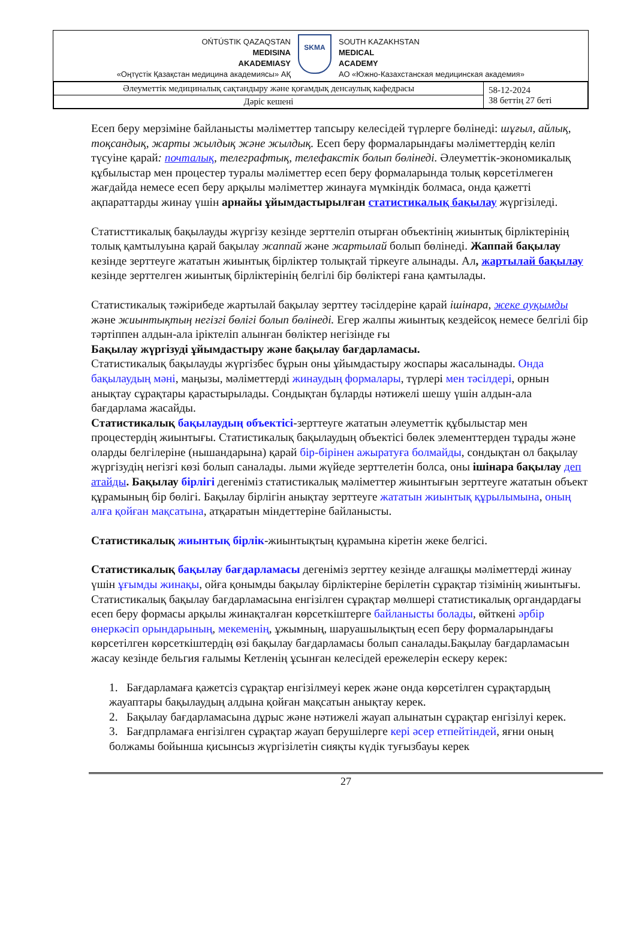OŃTÚSTIK QAZAQSTAN
MEDISINA
AKADEMIASY
«Оңтүстік Қазақстан медицина академиясы» АҚ
SKMA
SOUTH KAZAKHSTAN
MEDICAL
ACADEMY
АО «Южно-Казахстанская медицинская академия»
| Әлеуметтік медициналық сақтандыру және қоғамдық денсаулық кафедрасы | 58-12-2024 38 беттің 27 беті |
| Дәріс кешені | |
Есеп беру мерзіміне байланысты мәліметтер тапсыру келесідей түрлерге бөлінеді: шұғыл, айлық, тоқсандық, жарты жылдық және жылдық. Есеп беру формаларындағы мәліметтердің келіп түсуіне қарай: почталық, телеграфтық, телефакстік болып бөлінеді. Әлеуметтік-экономикалық құбылыстар мен процестер туралы мәліметтер есеп беру формаларында толық көрсетілмеген жағдайда немесе есеп беру арқылы мәліметтер жинауға мүмкіндік болмаса, онда қажетті ақпараттарды жинау үшін арнайы ұйымдастырылған статистикалық бақылау жүргізіледі.
Статисттикалық бақылауды жүргізу кезінде зерттеліп отырған объектінің жиынтық бірліктерінің толық қамтылуына қарай бақылау жаппай және жартылай болып бөлінеді. Жаппай бақылау кезінде зерттеуге жататын жиынтық бірліктер толықтай тіркеуге алынады. Ал, жартылай бақылау кезінде зерттелген жиынтық бірліктерінің белгілі бір бөліктері ғана қамтылады.
Статистикалық тәжірибеде жартылай бақылау зерттеу тәсілдеріне қарай ішінара, жеке ауқымды және жиынтықтың негізгі бөлігі болып бөлінеді. Егер жалпы жиынтық кездейсоқ немесе белгілі бір тәртіппен алдын-ала іріктеліп алынған бөліктер негізінде ғы
Бақылау жүргізуді ұйымдастыру және бақылау бағдарламасы.
Статистикалық бақылауды жүргізбес бұрын оны ұйымдастыру жоспары жасалынады. Онда бақылаудың мәні, маңызы, мәліметтерді жинаудың формалары, түрлері мен тәсілдері, орнын анықтау сұрақтары қарастырылады. Сондықтан бұларды нәтижелі шешу үшін алдын-ала бағдарлама жасайды.
Статистикалық бақылаудың объектісі-зерттеуге жататын әлеуметтік құбылыстар мен процестердің жиынтығы. Статистикалық бақылаудың объектісі бөлек элементтерден тұрады және оларды белгілеріне (нышандарына) қарай бір-бірінен ажыратуға болмайды, сондықтан ол бақылау жүргізудің негізгі көзі болып саналады. лыми жүйеде зерттелетін болса, оны ішінара бақылау деп атайды. Бақылау бірлігі дегеніміз статистикалық мәліметтер жиынтығын зерттеуге жататын объект құрамының бір бөлігі. Бақылау бірлігін анықтау зерттеуге жататын жиынтық құрылымына, оның алға қойған мақсатына, атқаратын міндеттеріне байланысты.
Статистикалық жиынтық бірлік-жиынтықтың құрамына кіретін жеке белгісі.
Статистикалық бақылау бағдарламасы дегеніміз зерттеу кезінде алғашқы мәліметтерді жинау үшін ұғымды жинақы, ойға қонымды бақылау бірліктеріне берілетін сұрақтар тізімінің жиынтығы. Статистикалық бақылау бағдарламасына енгізілген сұрақтар мөлшері статистикалық органдардағы есеп беру формасы арқылы жинақталған көрсеткіштерге байланысты болады, өйткені әрбір өнеркәсіп орындарының, мекеменің, ұжымның, шаруашылықтың есеп беру формаларындағы көрсетілген көрсеткіштердің өзі бақылау бағдарламасы болып саналады.Бақылау бағдарламасын жасау кезінде бельгия ғалымы Кетленің ұсынған келесідей ережелерін ескеру керек:
1. Бағдарламаға қажетсіз сұрақтар енгізілмеуі керек және онда көрсетілген сұрақтардың жауаптары бақылаудың алдына қойған мақсатын анықтау керек.
2. Бақылау бағдарламасына дұрыс және нәтижелі жауап алынатын сұрақтар енгізілуі керек.
3. Бағдпрламаға енгізілген сұрақтар жауап берушілерге кері әсер етпейтіндей, яғни оның болжамы бойынша қисынсыз жүргізілетін сияқты күдік туғызбауы керек
27